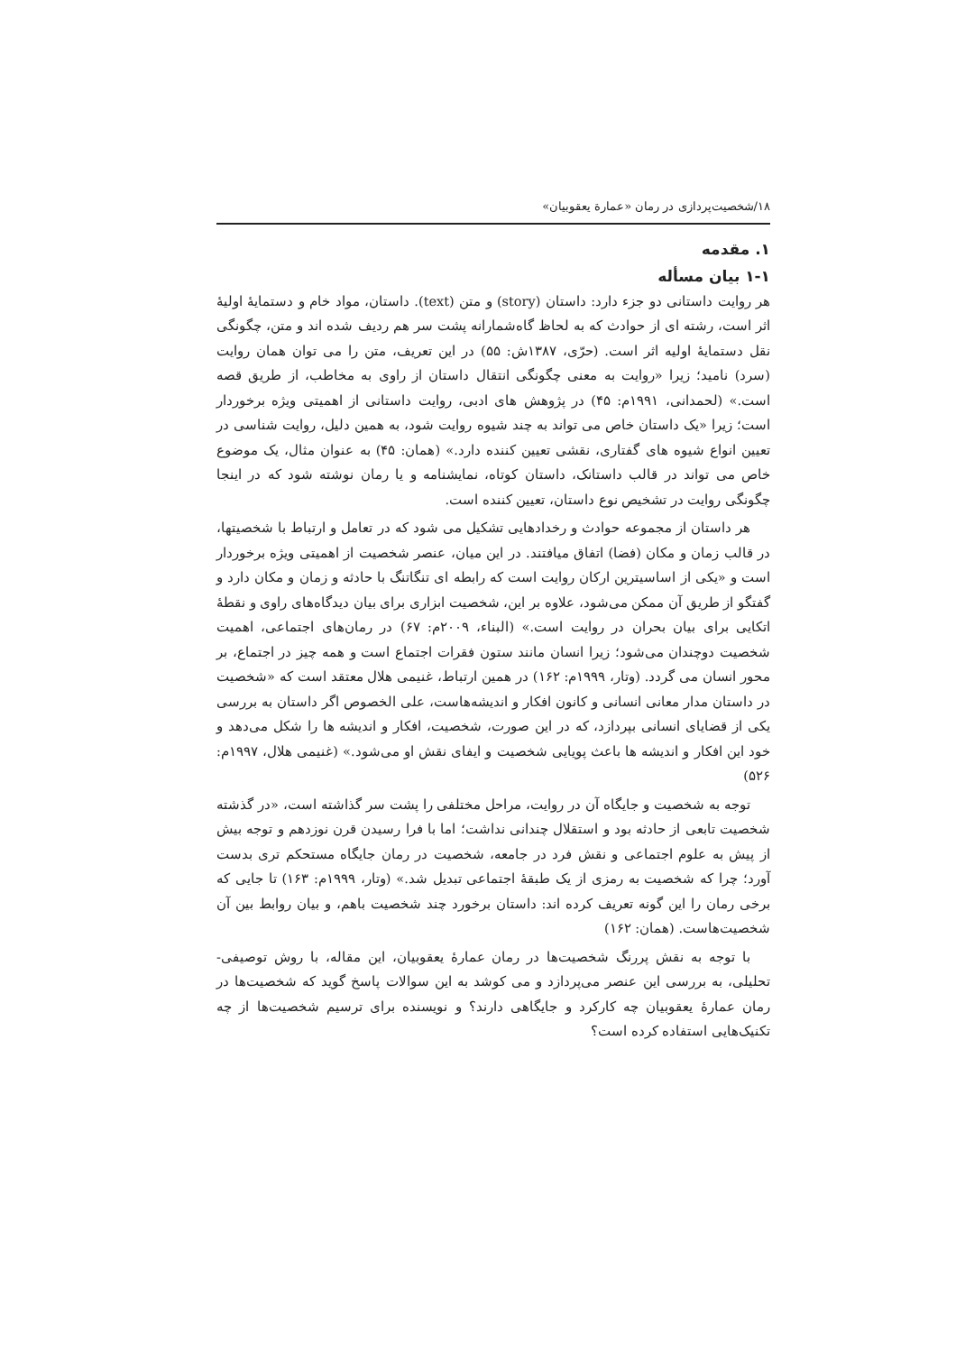۱۸/شخصیت‌پردازی در رمان «عمارة یعقوبیان»
۱. مقدمه
۱-۱ بیان مسأله
هر روایت داستانی دو جزء دارد: داستان (story) و متن (text). داستان، مواد خام و دستمایۀ اولیۀ اثر است، رشته ای از حوادث که به لحاظ گاه‌شمارانه پشت سر هم ردیف شده اند و متن، چگونگی نقل دستمایۀ اولیه اثر است. (حرّی، ۱۳۸۷ش: ۵۵) در این تعریف، متن را می توان همان روایت (سرد) نامید؛ زیرا «روایت به معنی چگونگی انتقال داستان از راوی به مخاطب، از طریق قصه است.» (لحمدانی، ۱۹۹۱م: ۴۵) در پژوهش های ادبی، روایت داستانی از اهمیتی ویژه برخوردار است؛ زیرا «یک داستان خاص می تواند به چند شیوه روایت شود، به همین دلیل، روایت شناسی در تعیین انواع شیوه های گفتاری، نقشی تعیین کننده دارد.» (همان: ۴۵) به عنوان مثال، یک موضوع خاص می تواند در قالب داستانک، داستان کوتاه، نمایشنامه و یا رمان نوشته شود که در اینجا چگونگی روایت در تشخیص نوع داستان، تعیین کننده است.
هر داستان از مجموعه حوادث و رخدادهایی تشکیل می شود که در تعامل و ارتباط با شخصیتها، در قالب زمان و مکان (فضا) اتفاق میافتند. در این میان، عنصر شخصیت از اهمیتی ویژه برخوردار است و «یکی از اساسیترین ارکان روایت است که رابطه ای تنگاتنگ با حادثه و زمان و مکان دارد و گفتگو از طریق آن ممکن می‌شود، علاوه بر این، شخصیت ابزاری برای بیان دیدگاه‌های راوی و نقطۀ اتکایی برای بیان بحران در روایت است.» (البناء، ۲۰۰۹م: ۶۷) در رمان‌های اجتماعی، اهمیت شخصیت دوچندان می‌شود؛ زیرا انسان مانند ستون فقرات اجتماع است و همه چیز در اجتماع، بر محور انسان می گردد. (وتار، ۱۹۹۹م: ۱۶۲) در همین ارتباط، غنیمی هلال معتقد است که «شخصیت در داستان مدار معانی انسانی و کانون افکار و اندیشه‌هاست، علی الخصوص اگر داستان به بررسی یکی از قضایای انسانی بپردازد، که در این صورت، شخصیت، افکار و اندیشه ها را شکل می‌دهد و خود این افکار و اندیشه ها باعث پویایی شخصیت و ایفای نقش او می‌شود.» (غنیمی هلال، ۱۹۹۷م: ۵۲۶)
توجه به شخصیت و جایگاه آن در روایت، مراحل مختلفی را پشت سر گذاشته است، «در گذشته شخصیت تابعی از حادثه بود و استقلال چندانی نداشت؛ اما با فرا رسیدن قرن نوزدهم و توجه بیش از پیش به علوم اجتماعی و نقش فرد در جامعه، شخصیت در رمان جایگاه مستحکم تری بدست آورد؛ چرا که شخصیت به رمزی از یک طبقۀ اجتماعی تبدیل شد.» (وتار، ۱۹۹۹م: ۱۶۳) تا جایی که برخی رمان را این گونه تعریف کرده اند: داستان برخورد چند شخصیت باهم، و بیان روابط بین آن شخصیت‌هاست. (همان: ۱۶۲)
با توجه به نقش پررنگ شخصیت‌ها در رمان عمارۀ یعقوبیان، این مقاله، با روش توصیفی-تحلیلی، به بررسی این عنصر می‌پردازد و می کوشد به این سوالات پاسخ گوید که شخصیت‌ها در رمان عمارۀ یعقوبیان چه کارکرد و جایگاهی دارند؟ و نویسنده برای ترسیم شخصیت‌ها از چه تکنیک‌هایی استفاده کرده است؟